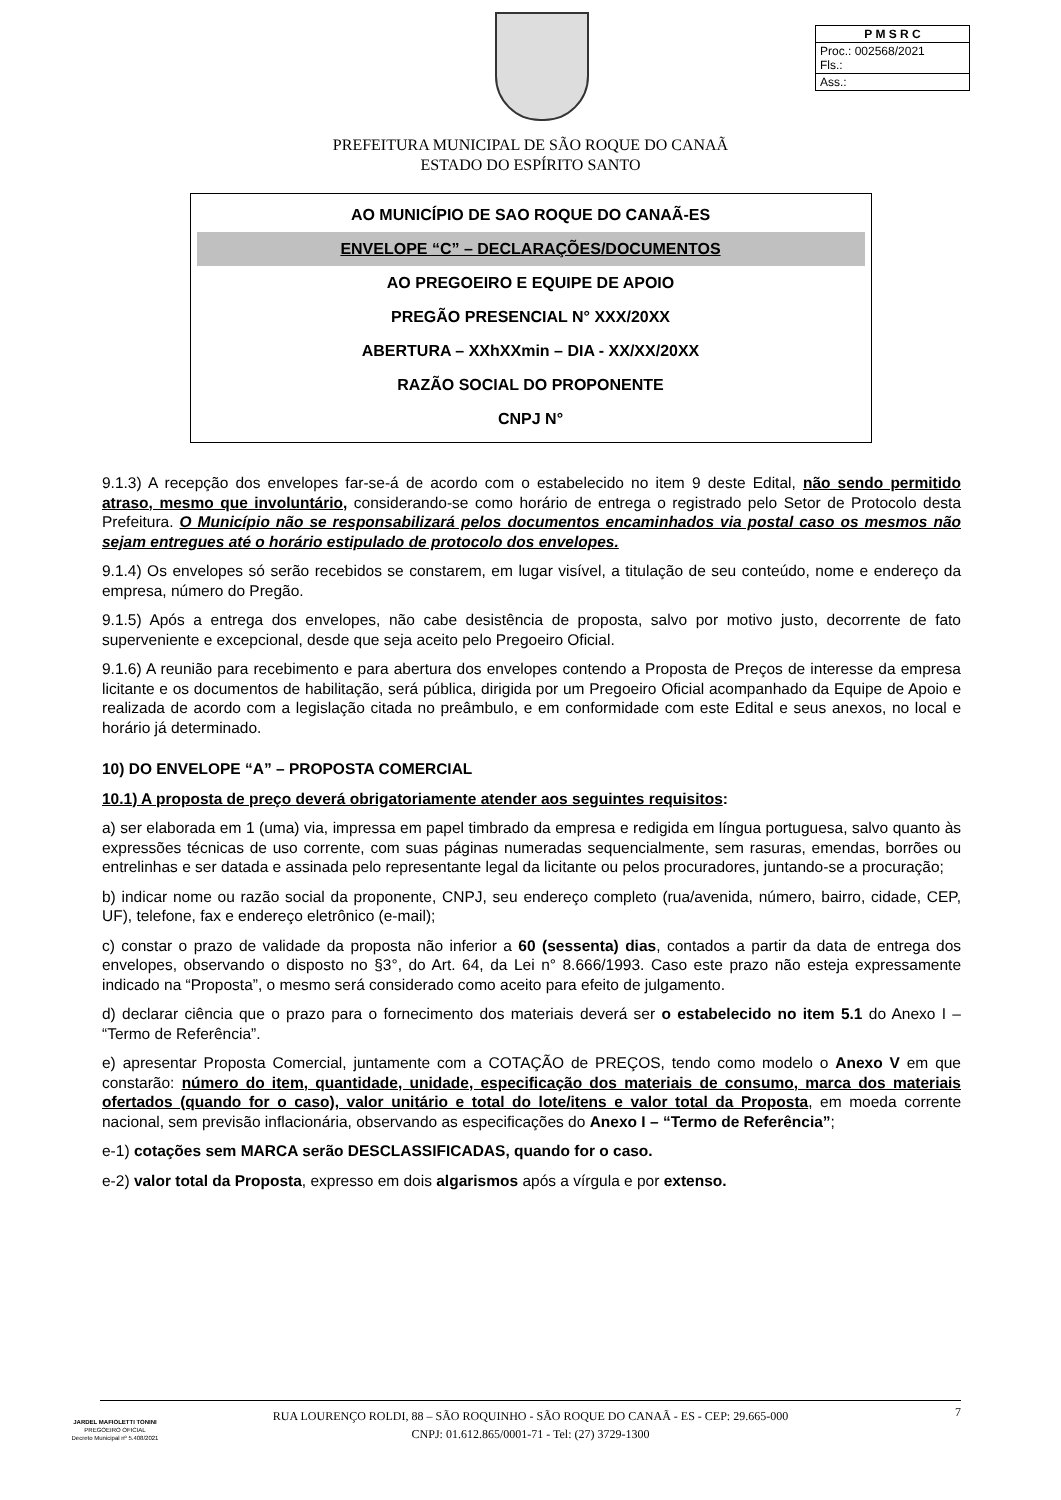| P M S R C |
| Proc.: 002568/2021 Fls.: |
| Ass.: |
PREFEITURA MUNICIPAL DE SÃO ROQUE DO CANAÃ
ESTADO DO ESPÍRITO SANTO
AO MUNICÍPIO DE SAO ROQUE DO CANAÃ-ES
ENVELOPE “C” – DECLARAÇÕES/DOCUMENTOS
AO PREGOEIRO E EQUIPE DE APOIO
PREGÃO PRESENCIAL N° XXX/20XX
ABERTURA – XXhXXmin – DIA - XX/XX/20XX
RAZÃO SOCIAL DO PROPONENTE
CNPJ N°
9.1.3) A recepção dos envelopes far-se-á de acordo com o estabelecido no item 9 deste Edital, não sendo permitido atraso, mesmo que involuntário, considerando-se como horário de entrega o registrado pelo Setor de Protocolo desta Prefeitura. O Município não se responsabilizará pelos documentos encaminhados via postal caso os mesmos não sejam entregues até o horário estipulado de protocolo dos envelopes.
9.1.4) Os envelopes só serão recebidos se constarem, em lugar visível, a titulação de seu conteúdo, nome e endereço da empresa, número do Pregão.
9.1.5) Após a entrega dos envelopes, não cabe desistência de proposta, salvo por motivo justo, decorrente de fato superveniente e excepcional, desde que seja aceito pelo Pregoeiro Oficial.
9.1.6) A reunião para recebimento e para abertura dos envelopes contendo a Proposta de Preços de interesse da empresa licitante e os documentos de habilitação, será pública, dirigida por um Pregoeiro Oficial acompanhado da Equipe de Apoio e realizada de acordo com a legislação citada no preâmbulo, e em conformidade com este Edital e seus anexos, no local e horário já determinado.
10) DO ENVELOPE “A” – PROPOSTA COMERCIAL
10.1) A proposta de preço deverá obrigatoriamente atender aos seguintes requisitos:
a) ser elaborada em 1 (uma) via, impressa em papel timbrado da empresa e redigida em língua portuguesa, salvo quanto às expressões técnicas de uso corrente, com suas páginas numeradas sequencialmente, sem rasuras, emendas, borrões ou entrelinhas e ser datada e assinada pelo representante legal da licitante ou pelos procuradores, juntando-se a procuração;
b) indicar nome ou razão social da proponente, CNPJ, seu endereço completo (rua/avenida, número, bairro, cidade, CEP, UF), telefone, fax e endereço eletrônico (e-mail);
c) constar o prazo de validade da proposta não inferior a 60 (sessenta) dias, contados a partir da data de entrega dos envelopes, observando o disposto no §3°, do Art. 64, da Lei n° 8.666/1993. Caso este prazo não esteja expressamente indicado na “Proposta”, o mesmo será considerado como aceito para efeito de julgamento.
d) declarar ciência que o prazo para o fornecimento dos materiais deverá ser o estabelecido no item 5.1 do Anexo I – “Termo de Referência”.
e) apresentar Proposta Comercial, juntamente com a COTAÇÃO de PREÇOS, tendo como modelo o Anexo V em que constarão: número do item, quantidade, unidade, especificação dos materiais de consumo, marca dos materiais ofertados (quando for o caso), valor unitário e total do lote/itens e valor total da Proposta, em moeda corrente nacional, sem previsão inflacionária, observando as especificações do Anexo I – “Termo de Referência”;
e-1) cotações sem MARCA serão DESCLASSIFICADAS, quando for o caso.
e-2) valor total da Proposta, expresso em dois algarismos após a vírgula e por extenso.
JARDEL MAFIOLETTI TONINI
PREGOEIRO OFICIAL
Decreto Municipal nº 5.408/2021
7
RUA LOURENÇO ROLDI, 88 – SÃO ROQUINHO - SÃO ROQUE DO CANAÃ - ES - CEP: 29.665-000
CNPJ: 01.612.865/0001-71 - Tel: (27) 3729-1300